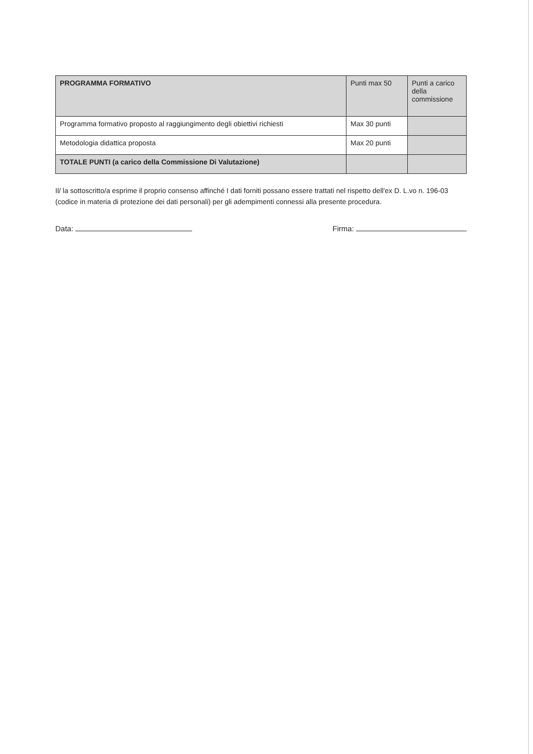| PROGRAMMA FORMATIVO | Punti max 50 | Punti a carico della commissione |
| --- | --- | --- |
| Programma formativo proposto al raggiungimento degli obiettivi richiesti | Max 30 punti | |
| Metodologia didattica proposta | Max 20 punti | |
| TOTALE PUNTI (a carico della Commissione Di Valutazione) | | |
Il/ la sottoscritto/a esprime il proprio consenso affinché I dati forniti possano essere trattati nel rispetto dell'ex D. L.vo n. 196-03 (codice in materia di protezione dei dati personali) per gli adempimenti connessi alla presente procedura.
Data: Firma: